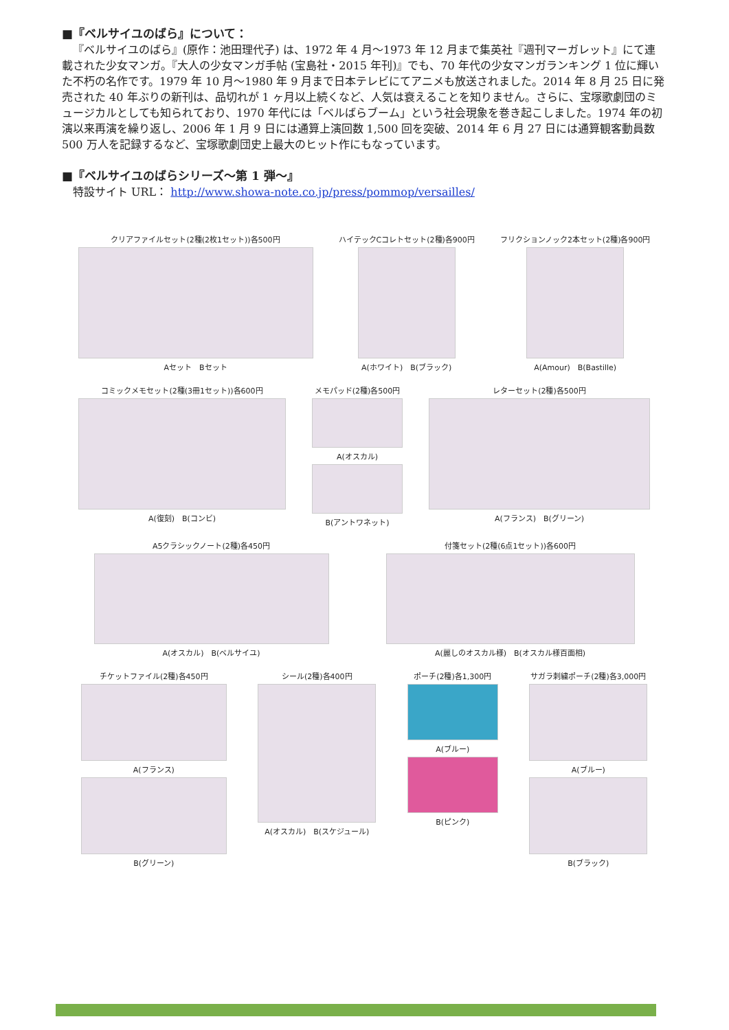■『ベルサイユのばら』について：
『ベルサイユのばら』(原作：池田理代子) は、1972 年 4 月～1973 年 12 月まで集英社『週刊マーガレット』にて連載された少女マンガ。『大人の少女マンガ手帖 (宝島社・2015 年刊)』でも、70 年代の少女マンガランキング 1 位に輝いた不朽の名作です。1979 年 10 月～1980 年 9 月まで日本テレビにてアニメも放送されました。2014 年 8 月 25 日に発売された 40 年ぶりの新刊は、品切れが 1 ヶ月以上続くなど、人気は衰えることを知りません。さらに、宝塚歌劇団のミュージカルとしても知られており、1970 年代には「ベルばらブーム」という社会現象を巻き起こしました。1974 年の初演以来再演を繰り返し、2006 年 1 月 9 日には通算上演回数 1,500 回を突破、2014 年 6 月 27 日には通算観客動員数 500 万人を記録するなど、宝塚歌劇団史上最大のヒット作にもなっています。
■『ベルサイユのばらシリーズ～第 1 弾～』
　特設サイト URL： http://www.showa-note.co.jp/press/pommop/versailles/
クリアファイルセット(2種(2枚1セット))各500円
Aセット　Bセット
ハイテックCコレトセット(2種)各900円
A(ホワイト)　B(ブラック)
フリクションノック2本セット(2種)各900円
A(Amour)　B(Bastille)
コミックメモセット(2種(3冊1セット))各600円
A(復刻)　B(コンビ)
メモパッド(2種)各500円
A(オスカル)
B(アントワネット)
レターセット(2種)各500円
A(フランス)　B(グリーン)
A5クラシックノート(2種)各450円
A(オスカル)　B(ベルサイユ)
付箋セット(2種(6点1セット))各600円
A(麗しのオスカル様)　B(オスカル様百面相)
チケットファイル(2種)各450円
A(フランス)
B(グリーン)
シール(2種)各400円
A(オスカル)　B(スケジュール)
ポーチ(2種)各1,300円
A(ブルー)
B(ピンク)
サガラ刺繍ポーチ(2種)各3,000円
A(ブルー)
B(ブラック)